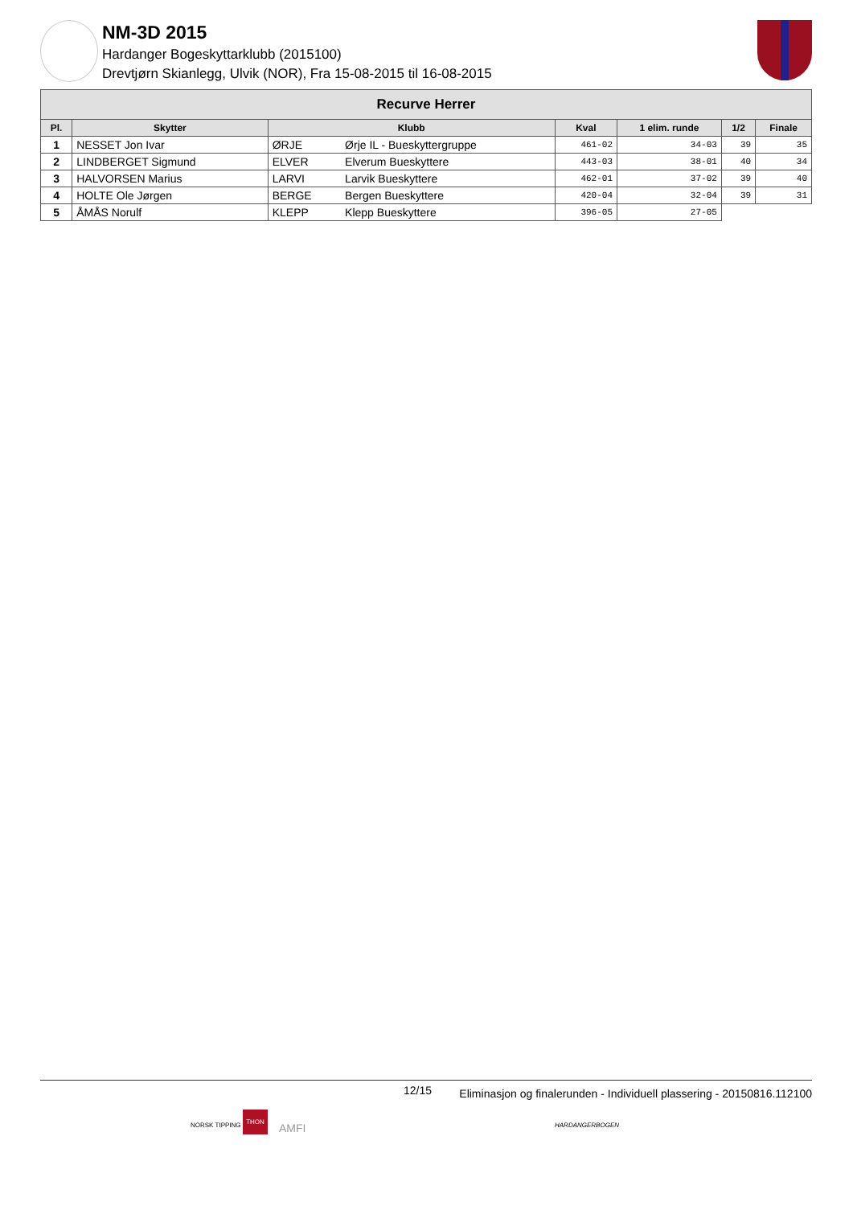NM-3D 2015
Hardanger Bogeskyttarklubb (2015100)
Drevtjørn Skianlegg, Ulvik (NOR), Fra 15-08-2015 til 16-08-2015
| Recurve Herrer | | | | | | | |
| --- | --- | --- | --- | --- | --- | --- | --- |
| Pl. | Skytter | Klubb | | Kval | 1 elim. runde | 1/2 | Finale |
| 1 | NESSET Jon Ivar | ØRJE | Ørje IL - Bueskyttergruppe | 461-02 | 34-03 | 39 | 35 |
| 2 | LINDBERGET Sigmund | ELVER | Elverum Bueskyttere | 443-03 | 38-01 | 40 | 34 |
| 3 | HALVORSEN Marius | LARVI | Larvik Bueskyttere | 462-01 | 37-02 | 39 | 40 |
| 4 | HOLTE Ole Jørgen | BERGE | Bergen Bueskyttere | 420-04 | 32-04 | 39 | 31 |
| 5 | ÅMÅS Norulf | KLEPP | Klepp Bueskyttere | 396-05 | 27-05 | | |
12/15 Eliminasjon og finalerunden - Individuell plassering - 20150816.112100
NORSK TIPPING
THON
AMFI HARDANGERBOGEN